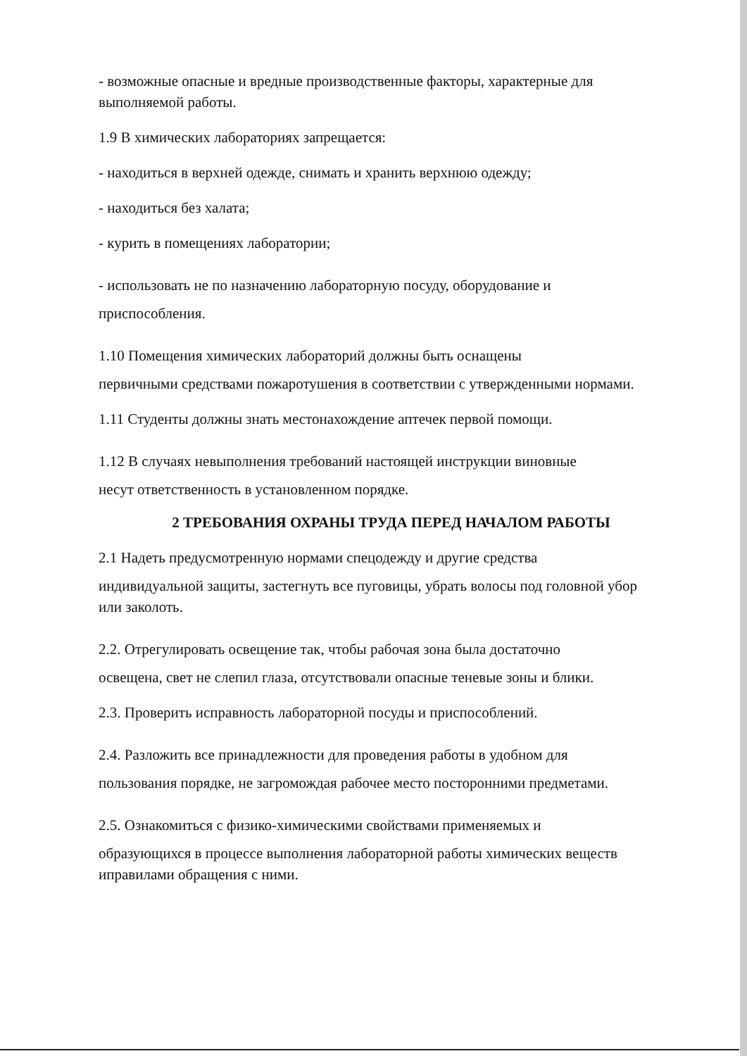- возможные опасные и вредные производственные факторы, характерные для выполняемой работы.
1.9 В химических лабораториях запрещается:
- находиться в верхней одежде, снимать и хранить верхнюю одежду;
- находиться без халата;
- курить в помещениях лаборатории;
- использовать не по назначению лабораторную посуду, оборудование и
приспособления.
1.10 Помещения химических лабораторий должны быть оснащены
первичными средствами пожаротушения в соответствии с утвержденными нормами.
1.11 Студенты должны знать местонахождение аптечек первой помощи.
1.12 В случаях невыполнения требований настоящей инструкции виновные
несут ответственность в установленном порядке.
2 ТРЕБОВАНИЯ ОХРАНЫ ТРУДА ПЕРЕД НАЧАЛОМ РАБОТЫ
2.1 Надеть предусмотренную нормами спецодежду и другие средства
индивидуальной защиты, застегнуть все пуговицы, убрать волосы под головной убор или заколоть.
2.2. Отрегулировать освещение так, чтобы рабочая зона была достаточно
освещена, свет не слепил глаза, отсутствовали опасные теневые зоны и блики.
2.3. Проверить исправность лабораторной посуды и приспособлений.
2.4. Разложить все принадлежности для проведения работы в удобном для
пользования порядке, не загромождая рабочее место посторонними предметами.
2.5. Ознакомиться с физико-химическими свойствами применяемых и
образующихся в процессе выполнения лабораторной работы химических веществ иправилами обращения с ними.